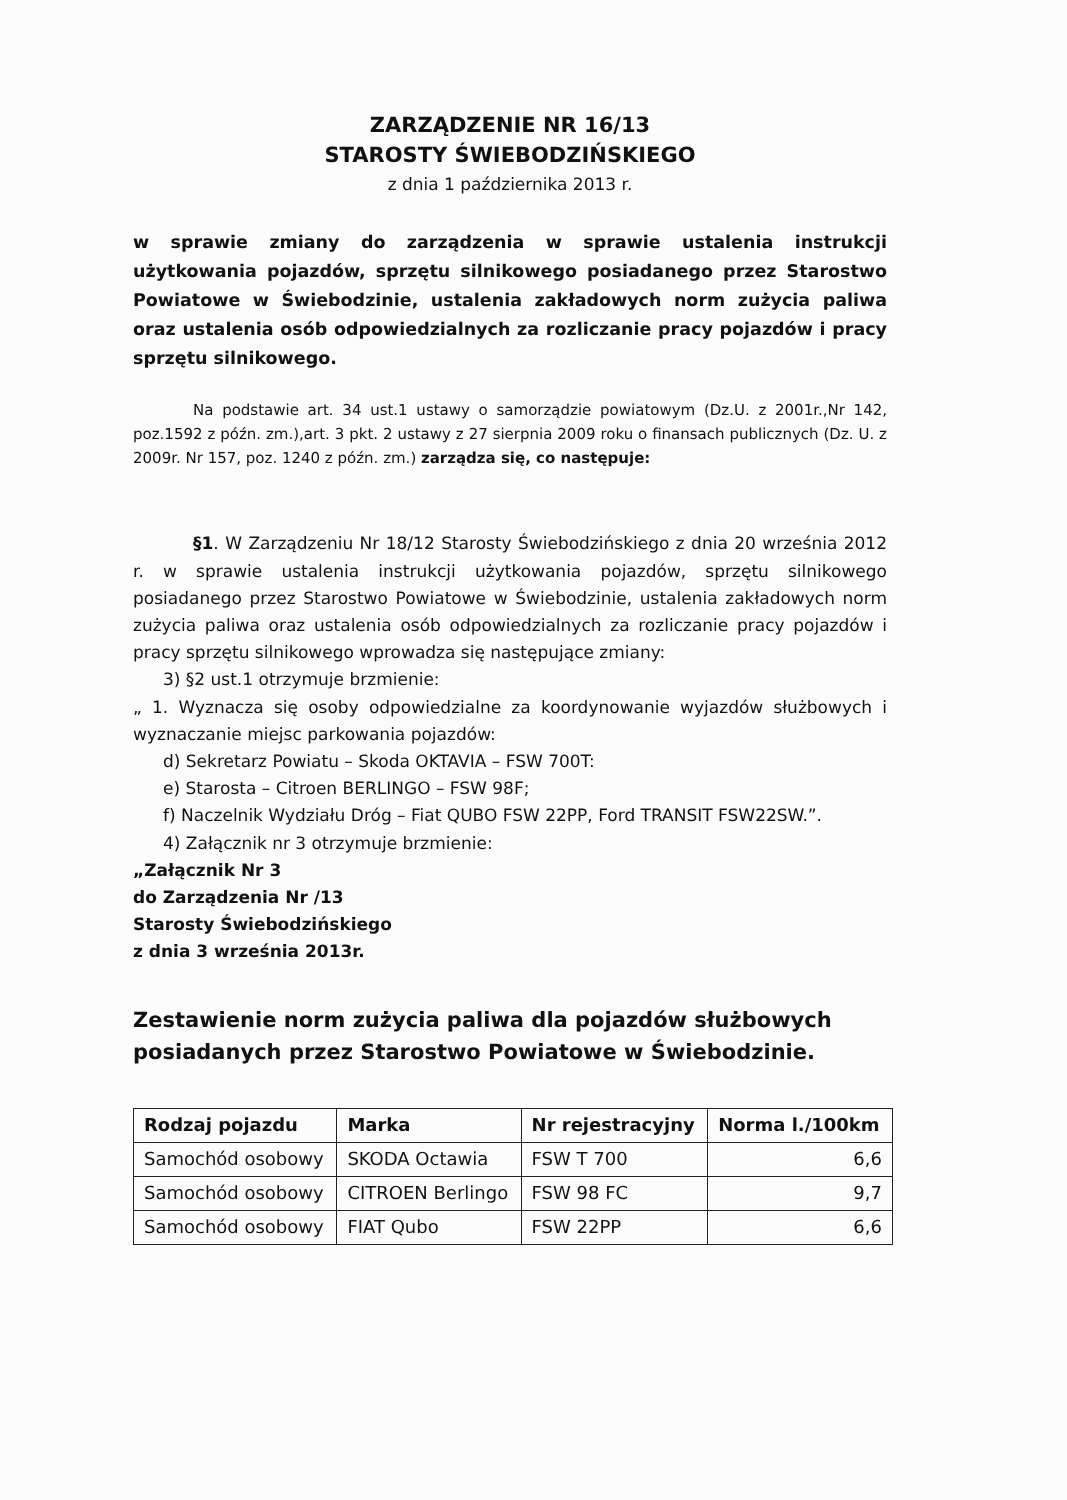ZARZĄDZENIE NR 16/13
STAROSTY ŚWIEBODZIŃSKIEGO
z dnia 1 października 2013 r.
w sprawie zmiany do zarządzenia w sprawie ustalenia instrukcji użytkowania pojazdów, sprzętu silnikowego posiadanego przez Starostwo Powiatowe w Świebodzinie, ustalenia zakładowych norm zużycia paliwa oraz ustalenia osób odpowiedzialnych za rozliczanie pracy pojazdów i pracy sprzętu silnikowego.
Na podstawie art. 34 ust.1 ustawy o samorządzie powiatowym (Dz.U. z 2001r.,Nr 142, poz.1592 z późn. zm.),art. 3 pkt. 2 ustawy z 27 sierpnia 2009 roku o finansach publicznych (Dz. U. z 2009r. Nr 157, poz. 1240 z późn. zm.) zarządza się, co następuje:
§1. W Zarządzeniu Nr 18/12 Starosty Świebodzińskiego z dnia 20 września 2012 r. w sprawie ustalenia instrukcji użytkowania pojazdów, sprzętu silnikowego posiadanego przez Starostwo Powiatowe w Świebodzinie, ustalenia zakładowych norm zużycia paliwa oraz ustalenia osób odpowiedzialnych za rozliczanie pracy pojazdów i pracy sprzętu silnikowego wprowadza się następujące zmiany:
3) §2 ust.1 otrzymuje brzmienie:
„ 1. Wyznacza się osoby odpowiedzialne za koordynowanie wyjazdów służbowych i wyznaczanie miejsc parkowania pojazdów:
d) Sekretarz Powiatu – Skoda OKTAVIA – FSW 700T:
e) Starosta – Citroen BERLINGO – FSW 98F;
f) Naczelnik Wydziału Dróg – Fiat QUBO FSW 22PP, Ford TRANSIT FSW22SW.”.
4) Załącznik nr 3 otrzymuje brzmienie:
„Załącznik Nr 3
do Zarządzenia Nr /13
Starosty Świebodzińskiego
z dnia 3 września 2013r.
Zestawienie norm zużycia paliwa dla pojazdów służbowych posiadanych przez Starostwo Powiatowe w Świebodzinie.
| Rodzaj pojazdu | Marka | Nr rejestracyjny | Norma l./100km |
| --- | --- | --- | --- |
| Samochód osobowy | SKODA Octawia | FSW T 700 | 6,6 |
| Samochód osobowy | CITROEN Berlingo | FSW 98 FC | 9,7 |
| Samochód osobowy | FIAT Qubo | FSW 22PP | 6,6 |